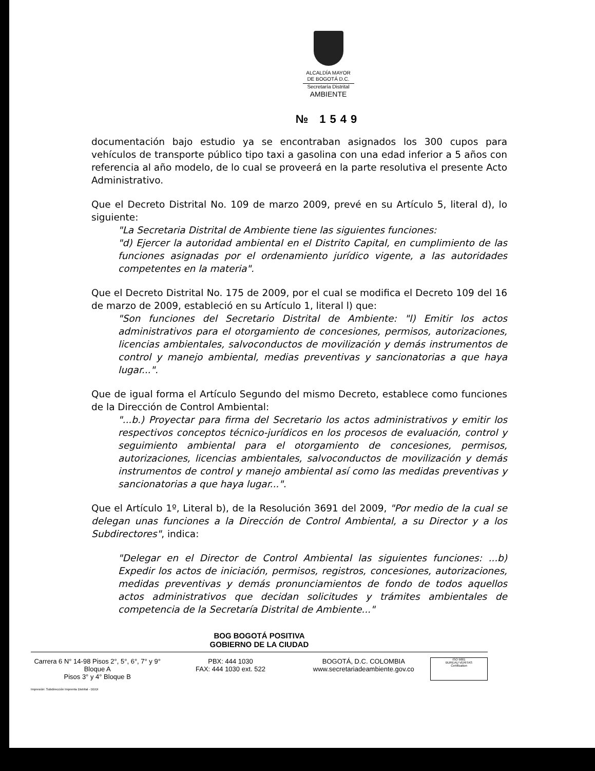ALCALDÍA MAYOR
DE BOGOTÁ D.C.
Secretaría Distrital
AMBIENTE
№ 1549
documentación bajo estudio ya se encontraban asignados los 300 cupos para vehículos de transporte público tipo taxi a gasolina con una edad inferior a 5 años con referencia al año modelo, de lo cual se proveerá en la parte resolutiva el presente Acto Administrativo.
Que el Decreto Distrital No. 109 de marzo 2009, prevé en su Artículo 5, literal d), lo siguiente:
"La Secretaria Distrital de Ambiente tiene las siguientes funciones:
"d) Ejercer la autoridad ambiental en el Distrito Capital, en cumplimiento de las funciones asignadas por el ordenamiento jurídico vigente, a las autoridades competentes en la materia".
Que el Decreto Distrital No. 175 de 2009, por el cual se modifica el Decreto 109 del 16 de marzo de 2009, estableció en su Artículo 1, literal l) que:
"Son funciones del Secretario Distrital de Ambiente: "l) Emitir los actos administrativos para el otorgamiento de concesiones, permisos, autorizaciones, licencias ambientales, salvoconductos de movilización y demás instrumentos de control y manejo ambiental, medias preventivas y sancionatorias a que haya lugar...".
Que de igual forma el Artículo Segundo del mismo Decreto, establece como funciones de la Dirección de Control Ambiental:
"...b.) Proyectar para firma del Secretario los actos administrativos y emitir los respectivos conceptos técnico-jurídicos en los procesos de evaluación, control y seguimiento ambiental para el otorgamiento de concesiones, permisos, autorizaciones, licencias ambientales, salvoconductos de movilización y demás instrumentos de control y manejo ambiental así como las medidas preventivas y sancionatorias a que haya lugar...".
Que el Artículo 1º, Literal b), de la Resolución 3691 del 2009, "Por medio de la cual se delegan unas funciones a la Dirección de Control Ambiental, a su Director y a los Subdirectores", indica:
"Delegar en el Director de Control Ambiental las siguientes funciones: ...b) Expedir los actos de iniciación, permisos, registros, concesiones, autorizaciones, medidas preventivas y demás pronunciamientos de fondo de todos aquellos actos administrativos que decidan solicitudes y trámites ambientales de competencia de la Secretaría Distrital de Ambiente..."
BOG BOGOTÁ POSITIVA
GOBIERNO DE LA CIUDAD
Carrera 6 N° 14-98 Pisos 2°, 5°, 6°, 7° y 9° Bloque A
Pisos 3° y 4° Bloque B
PBX: 444 1030
FAX: 444 1030 ext. 522
BOGOTÁ, D.C. COLOMBIA
www.secretariadeambiente.gov.co
ISO 9001
BUREAU VERITAS
Certification
Impresión: Subdirección Imprenta Distrital - DDDI